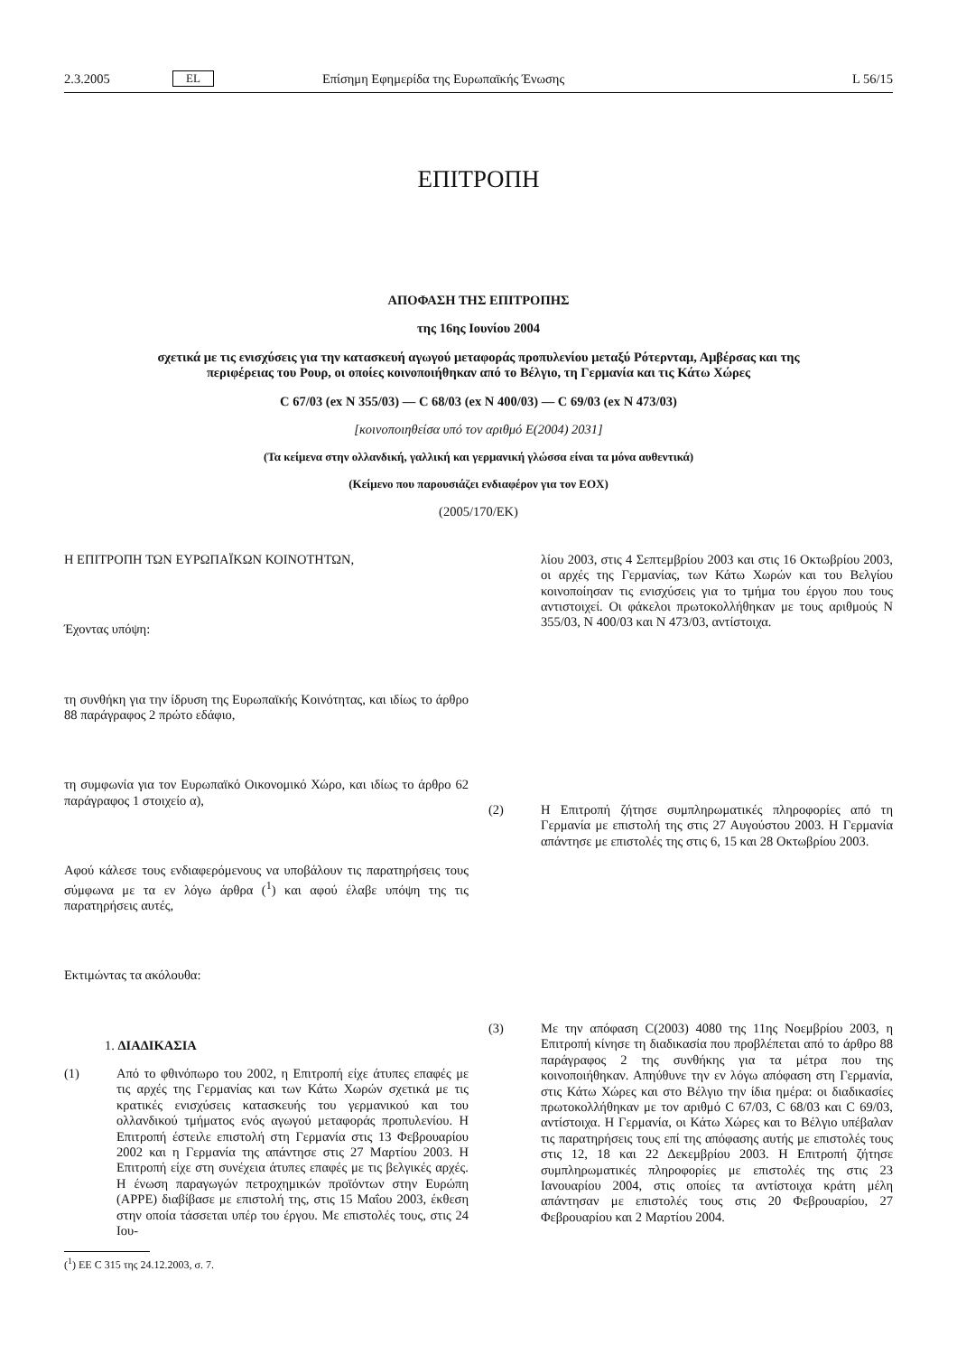2.3.2005 EL Επίσημη Εφημερίδα της Ευρωπαϊκής Ένωσης L 56/15
ΕΠΙΤΡΟΠΗ
ΑΠΟΦΑΣΗ ΤΗΣ ΕΠΙΤΡΟΠΗΣ
της 16ης Ιουνίου 2004
σχετικά με τις ενισχύσεις για την κατασκευή αγωγού μεταφοράς προπυλενίου μεταξύ Ρότερνταμ, Αμβέρσας και της περιφέρειας του Ρουρ, οι οποίες κοινοποιήθηκαν από το Βέλγιο, τη Γερμανία και τις Κάτω Χώρες
C 67/03 (ex N 355/03) — C 68/03 (ex N 400/03) — C 69/03 (ex N 473/03)
[κοινοποιηθείσα υπό τον αριθμό Ε(2004) 2031]
(Τα κείμενα στην ολλανδική, γαλλική και γερμανική γλώσσα είναι τα μόνα αυθεντικά)
(Κείμενο που παρουσιάζει ενδιαφέρον για τον ΕΟΧ)
(2005/170/ΕΚ)
Η ΕΠΙΤΡΟΠΗ ΤΩΝ ΕΥΡΩΠΑΪΚΩΝ ΚΟΙΝΟΤΗΤΩΝ,
Έχοντας υπόψη:
τη συνθήκη για την ίδρυση της Ευρωπαϊκής Κοινότητας, και ιδίως το άρθρο 88 παράγραφος 2 πρώτο εδάφιο,
τη συμφωνία για τον Ευρωπαϊκό Οικονομικό Χώρο, και ιδίως το άρθρο 62 παράγραφος 1 στοιχείο α),
Αφού κάλεσε τους ενδιαφερόμενους να υποβάλουν τις παρατηρήσεις τους σύμφωνα με τα εν λόγω άρθρα (<sup>1</sup>) και αφού έλαβε υπόψη της τις παρατηρήσεις αυτές,
Εκτιμώντας τα ακόλουθα:
1. ΔΙΑΔΙΚΑΣΙΑ
(1)
Από το φθινόπωρο του 2002, η Επιτροπή είχε άτυπες επαφές με τις αρχές της Γερμανίας και των Κάτω Χωρών σχετικά με τις κρατικές ενισχύσεις κατασκευής του γερμανικού και του ολλανδικού τμήματος ενός αγωγού μεταφοράς προπυλενίου. Η Επιτροπή έστειλε επιστολή στη Γερμανία στις 13 Φεβρουαρίου 2002 και η Γερμανία της απάντησε στις 27 Μαρτίου 2003. Η Επιτροπή είχε στη συνέχεια άτυπες επαφές με τις βελγικές αρχές. Η ένωση παραγωγών πετροχημικών προϊόντων στην Ευρώπη (APPE) διαβίβασε με επιστολή της, στις 15 Μαΐου 2003, έκθεση στην οποία τάσσεται υπέρ του έργου. Με επιστολές τους, στις 24 Ιου-
(<sup>1</sup>) ΕΕ C 315 της 24.12.2003, σ. 7.
λίου 2003, στις 4 Σεπτεμβρίου 2003 και στις 16 Οκτωβρίου 2003, οι αρχές της Γερμανίας, των Κάτω Χωρών και του Βελγίου κοινοποίησαν τις ενισχύσεις για το τμήμα του έργου που τους αντιστοιχεί. Οι φάκελοι πρωτοκολλήθηκαν με τους αριθμούς Ν 355/03, Ν 400/03 και Ν 473/03, αντίστοιχα.
(2)
Η Επιτροπή ζήτησε συμπληρωματικές πληροφορίες από τη Γερμανία με επιστολή της στις 27 Αυγούστου 2003. Η Γερμανία απάντησε με επιστολές της στις 6, 15 και 28 Οκτωβρίου 2003.
(3)
Με την απόφαση C(2003) 4080 της 11ης Νοεμβρίου 2003, η Επιτροπή κίνησε τη διαδικασία που προβλέπεται από το άρθρο 88 παράγραφος 2 της συνθήκης για τα μέτρα που της κοινοποιήθηκαν. Απηύθυνε την εν λόγω απόφαση στη Γερμανία, στις Κάτω Χώρες και στο Βέλγιο την ίδια ημέρα: οι διαδικασίες πρωτοκολλήθηκαν με τον αριθμό C 67/03, C 68/03 και C 69/03, αντίστοιχα. Η Γερμανία, οι Κάτω Χώρες και το Βέλγιο υπέβαλαν τις παρατηρήσεις τους επί της απόφασης αυτής με επιστολές τους στις 12, 18 και 22 Δεκεμβρίου 2003. Η Επιτροπή ζήτησε συμπληρωματικές πληροφορίες με επιστολές της στις 23 Ιανουαρίου 2004, στις οποίες τα αντίστοιχα κράτη μέλη απάντησαν με επιστολές τους στις 20 Φεβρουαρίου, 27 Φεβρουαρίου και 2 Μαρτίου 2004.